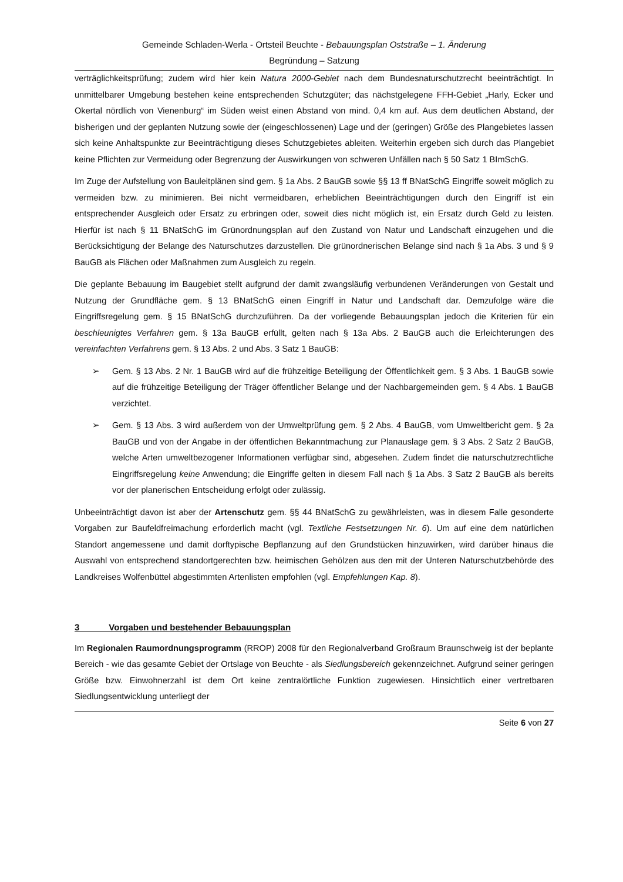Gemeinde Schladen-Werla - Ortsteil Beuchte - Bebauungsplan Oststraße – 1. Änderung
Begründung – Satzung
verträglichkeitsprüfung; zudem wird hier kein Natura 2000-Gebiet nach dem Bundesnaturschutzrecht beeinträchtigt. In unmittelbarer Umgebung bestehen keine entsprechenden Schutzgüter; das nächstgelegene FFH-Gebiet „Harly, Ecker und Okertal nördlich von Vienenburg“ im Süden weist einen Abstand von mind. 0,4 km auf. Aus dem deutlichen Abstand, der bisherigen und der geplanten Nutzung sowie der (eingeschlossenen) Lage und der (geringen) Größe des Plangebietes lassen sich keine Anhaltspunkte zur Beeinträchtigung dieses Schutzgebietes ableiten. Weiterhin ergeben sich durch das Plangebiet keine Pflichten zur Vermeidung oder Begrenzung der Auswirkungen von schweren Unfällen nach § 50 Satz 1 BImSchG.
Im Zuge der Aufstellung von Bauleitplänen sind gem. § 1a Abs. 2 BauGB sowie §§ 13 ff BNatSchG Eingriffe soweit möglich zu vermeiden bzw. zu minimieren. Bei nicht vermeidbaren, erheblichen Beeinträchtigungen durch den Eingriff ist ein entsprechender Ausgleich oder Ersatz zu erbringen oder, soweit dies nicht möglich ist, ein Ersatz durch Geld zu leisten. Hierfür ist nach § 11 BNatSchG im Grünordnungsplan auf den Zustand von Natur und Landschaft einzugehen und die Berücksichtigung der Belange des Naturschutzes darzustellen. Die grünordnerischen Belange sind nach § 1a Abs. 3 und § 9 BauGB als Flächen oder Maßnahmen zum Ausgleich zu regeln.
Die geplante Bebauung im Baugebiet stellt aufgrund der damit zwangsläufig verbundenen Veränderungen von Gestalt und Nutzung der Grundfläche gem. § 13 BNatSchG einen Eingriff in Natur und Landschaft dar. Demzufolge wäre die Eingriffsregelung gem. § 15 BNatSchG durchzuführen. Da der vorliegende Bebauungsplan jedoch die Kriterien für ein beschleunigtes Verfahren gem. § 13a BauGB erfüllt, gelten nach § 13a Abs. 2 BauGB auch die Erleichterungen des vereinfachten Verfahrens gem. § 13 Abs. 2 und Abs. 3 Satz 1 BauGB:
➢ Gem. § 13 Abs. 2 Nr. 1 BauGB wird auf die frühzeitige Beteiligung der Öffentlichkeit gem. § 3 Abs. 1 BauGB sowie auf die frühzeitige Beteiligung der Träger öffentlicher Belange und der Nachbargemeinden gem. § 4 Abs. 1 BauGB verzichtet.
➢ Gem. § 13 Abs. 3 wird außerdem von der Umweltprüfung gem. § 2 Abs. 4 BauGB, vom Umweltbericht gem. § 2a BauGB und von der Angabe in der öffentlichen Bekanntmachung zur Planauslage gem. § 3 Abs. 2 Satz 2 BauGB, welche Arten umweltbezogener Informationen verfügbar sind, abgesehen. Zudem findet die naturschutzrechtliche Eingriffsregelung keine Anwendung; die Eingriffe gelten in diesem Fall nach § 1a Abs. 3 Satz 2 BauGB als bereits vor der planerischen Entscheidung erfolgt oder zulässig.
Unbeeinträchtigt davon ist aber der Artenschutz gem. §§ 44 BNatSchG zu gewährleisten, was in diesem Falle gesonderte Vorgaben zur Baufeldfreimachung erforderlich macht (vgl. Textliche Festsetzungen Nr. 6). Um auf eine dem natürlichen Standort angemessene und damit dorftypische Bepflanzung auf den Grundstücken hinzuwirken, wird darüber hinaus die Auswahl von entsprechend standortgerechten bzw. heimischen Gehölzen aus den mit der Unteren Naturschutzbehörde des Landkreises Wolfenbüttel abgestimmten Artenlisten empfohlen (vgl. Empfehlungen Kap. 8).
3 Vorgaben und bestehender Bebauungsplan
Im Regionalen Raumordnungsprogramm (RROP) 2008 für den Regionalverband Großraum Braunschweig ist der beplante Bereich - wie das gesamte Gebiet der Ortslage von Beuchte - als Siedlungsbereich gekennzeichnet. Aufgrund seiner geringen Größe bzw. Einwohnerzahl ist dem Ort keine zentralörtliche Funktion zugewiesen. Hinsichtlich einer vertretbaren Siedlungsentwicklung unterliegt der
Seite 6 von 27